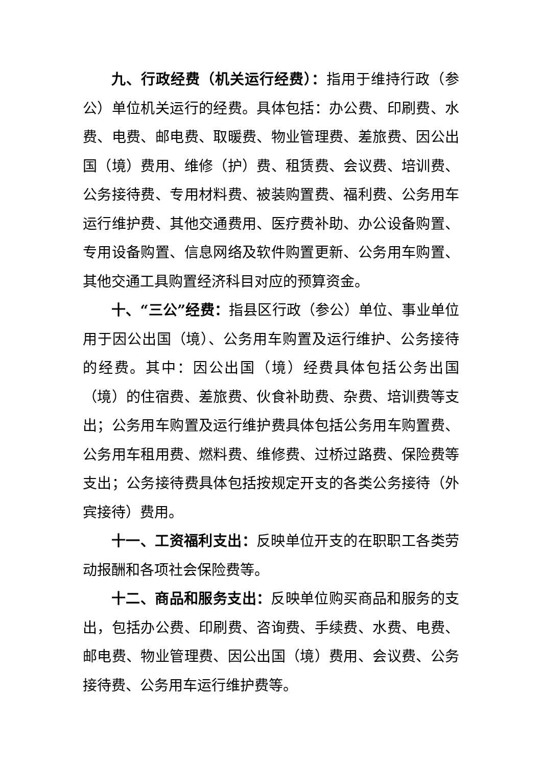九、行政经费（机关运行经费）：指用于维持行政（参公）单位机关运行的经费。具体包括：办公费、印刷费、水费、电费、邮电费、取暖费、物业管理费、差旅费、因公出国（境）费用、维修（护）费、租赁费、会议费、培训费、公务接待费、专用材料费、被装购置费、福利费、公务用车运行维护费、其他交通费用、医疗费补助、办公设备购置、专用设备购置、信息网络及软件购置更新、公务用车购置、其他交通工具购置经济科目对应的预算资金。
十、“三公”经费：指县区行政（参公）单位、事业单位用于因公出国（境）、公务用车购置及运行维护、公务接待的经费。其中：因公出国（境）经费具体包括公务出国（境）的住宿费、差旅费、伙食补助费、杂费、培训费等支出；公务用车购置及运行维护费具体包括公务用车购置费、公务用车租用费、燃料费、维修费、过桥过路费、保险费等支出；公务接待费具体包括按规定开支的各类公务接待（外宾接待）费用。
十一、工资福利支出：反映单位开支的在职职工各类劳动报酬和各项社会保险费等。
十二、商品和服务支出：反映单位购买商品和服务的支出，包括办公费、印刷费、咨询费、手续费、水费、电费、邮电费、物业管理费、因公出国（境）费用、会议费、公务接待费、公务用车运行维护费等。